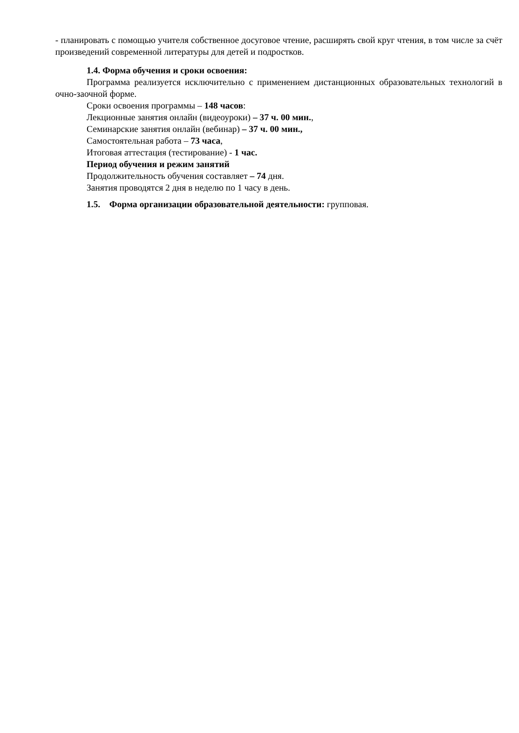- планировать с помощью учителя собственное досуговое чтение, расширять свой круг чтения, в том числе за счёт произведений современной литературы для детей и подростков.
1.4. Форма обучения и сроки освоения:
Программа реализуется исключительно с применением дистанционных образовательных технологий в очно-заочной форме.
Сроки освоения программы – 148 часов:
Лекционные занятия онлайн (видеоуроки) – 37 ч. 00 мин.,
Семинарские занятия онлайн (вебинар) – 37 ч. 00 мин.,
Самостоятельная работа – 73 часа,
Итоговая аттестация (тестирование) - 1 час.
Период обучения и режим занятий
Продолжительность обучения составляет – 74 дня.
Занятия проводятся 2 дня в неделю по 1 часу в день.
1.5. Форма организации образовательной деятельности: групповая.